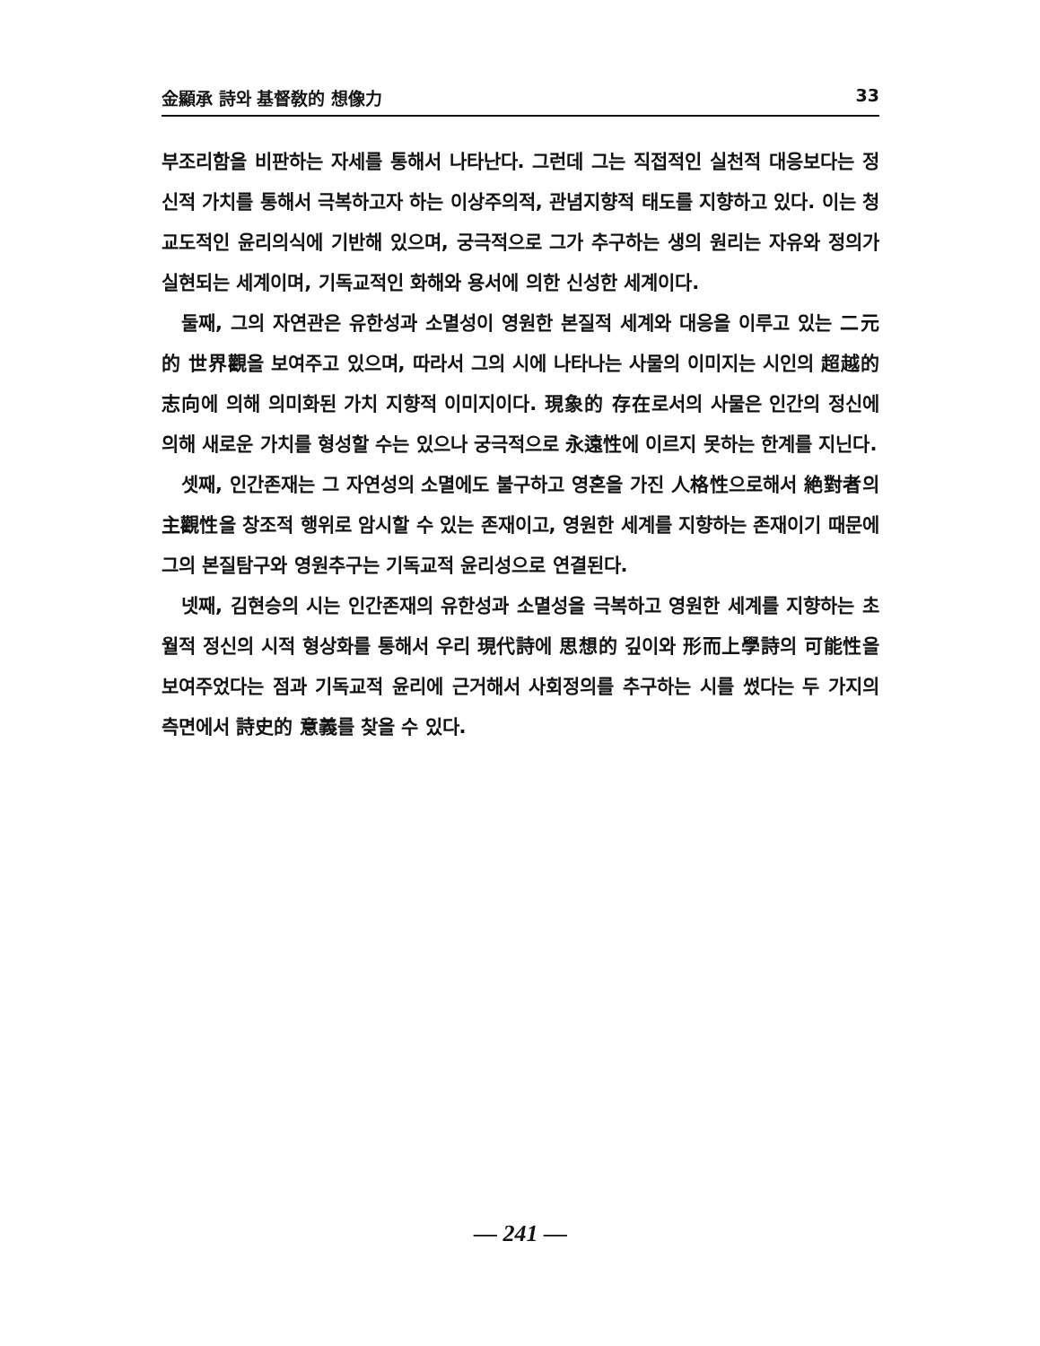金顯承 詩와 基督敎的 想像力 33
부조리함을 비판하는 자세를 통해서 나타난다. 그런데 그는 직접적인 실천적 대응보다는 정신적 가치를 통해서 극복하고자 하는 이상주의적, 관념지향적 태도를 지향하고 있다. 이는 청교도적인 윤리의식에 기반해 있으며, 궁극적으로 그가 추구하는 생의 원리는 자유와 정의가 실현되는 세계이며, 기독교적인 화해와 용서에 의한 신성한 세계이다.
둘째, 그의 자연관은 유한성과 소멸성이 영원한 본질적 세계와 대응을 이루고 있는 二元的 世界觀을 보여주고 있으며, 따라서 그의 시에 나타나는 사물의 이미지는 시인의 超越的 志向에 의해 의미화된 가치 지향적 이미지이다. 現象的 存在로서의 사물은 인간의 정신에 의해 새로운 가치를 형성할 수는 있으나 궁극적으로 永遠性에 이르지 못하는 한계를 지닌다.
셋째, 인간존재는 그 자연성의 소멸에도 불구하고 영혼을 가진 人格性으로해서 絶對者의 主觀性을 창조적 행위로 암시할 수 있는 존재이고, 영원한 세계를 지향하는 존재이기 때문에 그의 본질탐구와 영원추구는 기독교적 윤리성으로 연결된다.
넷째, 김현승의 시는 인간존재의 유한성과 소멸성을 극복하고 영원한 세계를 지향하는 초월적 정신의 시적 형상화를 통해서 우리 現代詩에 思想的 깊이와 形而上學詩의 可能性을 보여주었다는 점과 기독교적 윤리에 근거해서 사회정의를 추구하는 시를 썼다는 두 가지의 측면에서 詩史的 意義를 찾을 수 있다.
— 241 —